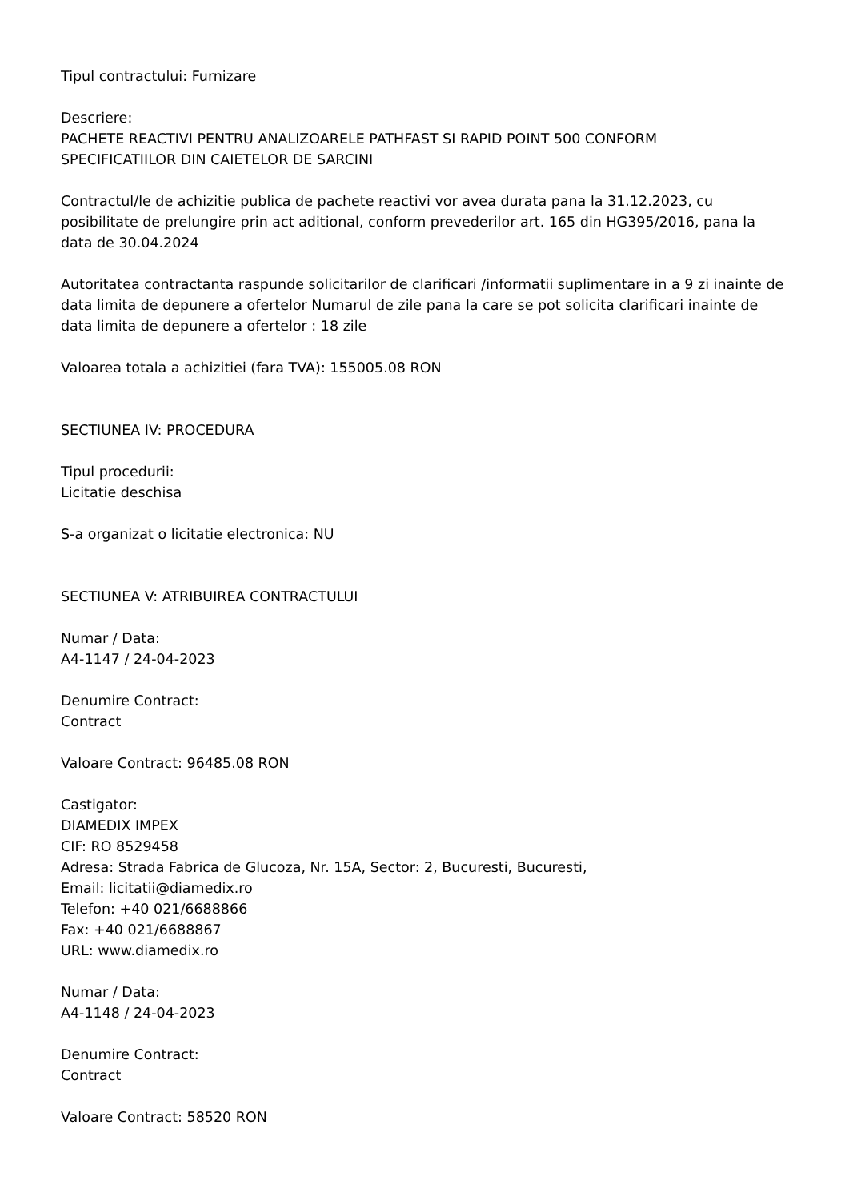Tipul contractului: Furnizare
Descriere:
PACHETE REACTIVI PENTRU ANALIZOARELE PATHFAST SI RAPID POINT 500 CONFORM
SPECIFICATIILOR DIN CAIETELOR DE SARCINI
Contractul/le de achizitie publica de pachete reactivi vor avea durata pana la 31.12.2023, cu posibilitate de prelungire prin act aditional, conform prevederilor art. 165 din HG395/2016, pana la data de 30.04.2024
Autoritatea contractanta raspunde solicitarilor de clarificari /informatii suplimentare in a 9 zi inainte de data limita de depunere a ofertelor Numarul de zile pana la care se pot solicita clarificari inainte de data limita de depunere a ofertelor : 18 zile
Valoarea totala a achizitiei (fara TVA): 155005.08 RON
SECTIUNEA IV: PROCEDURA
Tipul procedurii:
Licitatie deschisa
S-a organizat o licitatie electronica: NU
SECTIUNEA V: ATRIBUIREA CONTRACTULUI
Numar / Data:
A4-1147 / 24-04-2023
Denumire Contract:
Contract
Valoare Contract: 96485.08 RON
Castigator:
DIAMEDIX IMPEX
CIF: RO 8529458
Adresa: Strada Fabrica de Glucoza, Nr. 15A, Sector: 2, Bucuresti, Bucuresti,
Email: licitatii@diamedix.ro
Telefon: +40 021/6688866
Fax: +40 021/6688867
URL: www.diamedix.ro
Numar / Data:
A4-1148 / 24-04-2023
Denumire Contract:
Contract
Valoare Contract: 58520 RON